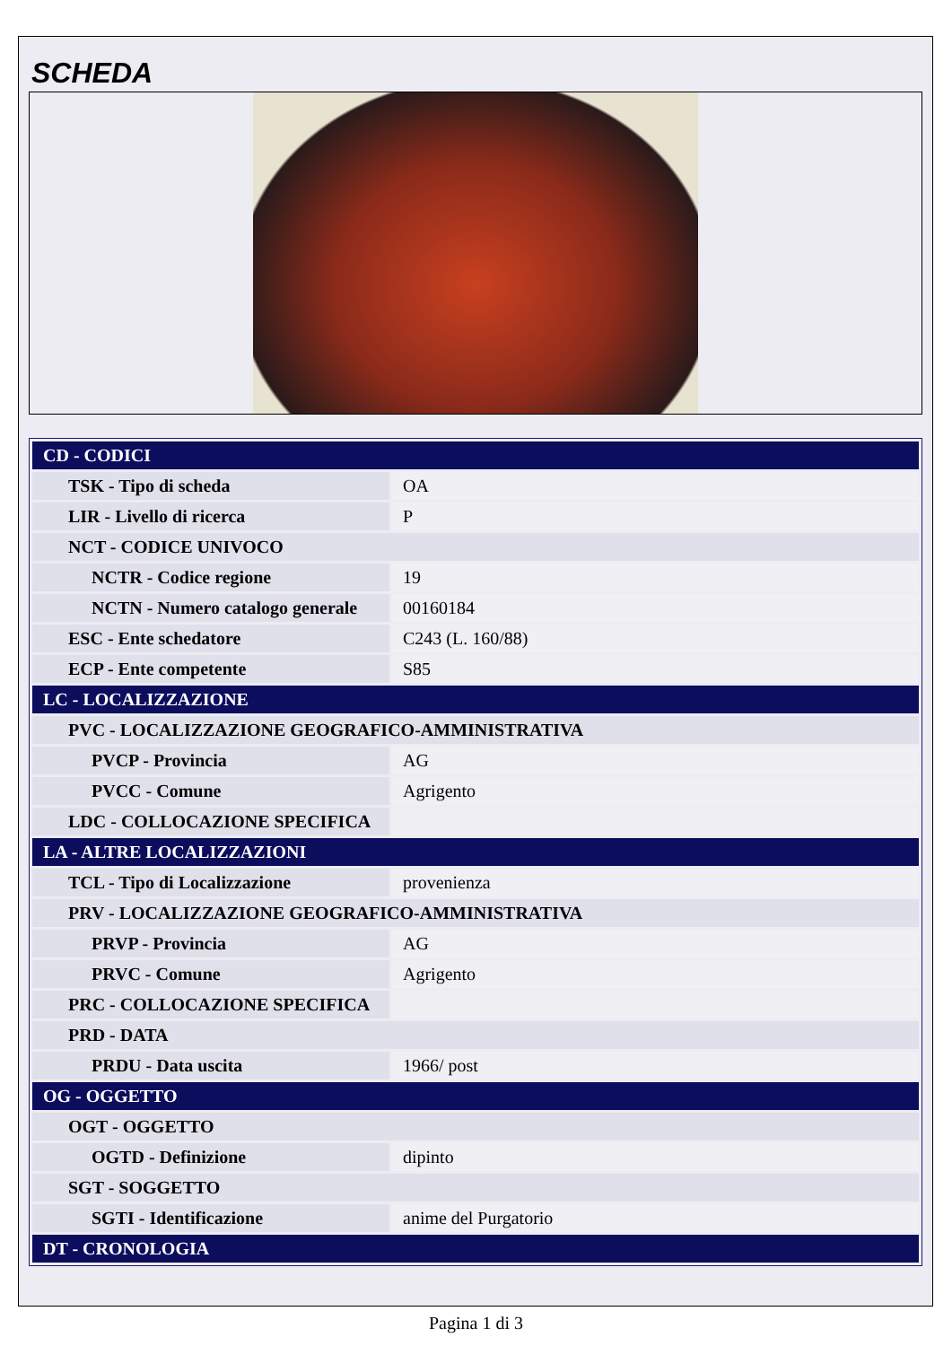SCHEDA
| CD - CODICI | |
| TSK - Tipo di scheda | OA |
| LIR - Livello di ricerca | P |
| NCT - CODICE UNIVOCO | |
| NCTR - Codice regione | 19 |
| NCTN - Numero catalogo generale | 00160184 |
| ESC - Ente schedatore | C243 (L. 160/88) |
| ECP - Ente competente | S85 |
| LC - LOCALIZZAZIONE | |
| PVC - LOCALIZZAZIONE GEOGRAFICO-AMMINISTRATIVA | |
| PVCP - Provincia | AG |
| PVCC - Comune | Agrigento |
| LDC - COLLOCAZIONE SPECIFICA | |
| LA - ALTRE LOCALIZZAZIONI | |
| TCL - Tipo di Localizzazione | provenienza |
| PRV - LOCALIZZAZIONE GEOGRAFICO-AMMINISTRATIVA | |
| PRVP - Provincia | AG |
| PRVC - Comune | Agrigento |
| PRC - COLLOCAZIONE SPECIFICA | |
| PRD - DATA | |
| PRDU - Data uscita | 1966/ post |
| OG - OGGETTO | |
| OGT - OGGETTO | |
| OGTD - Definizione | dipinto |
| SGT - SOGGETTO | |
| SGTI - Identificazione | anime del Purgatorio |
| DT - CRONOLOGIA | |
Pagina 1 di 3